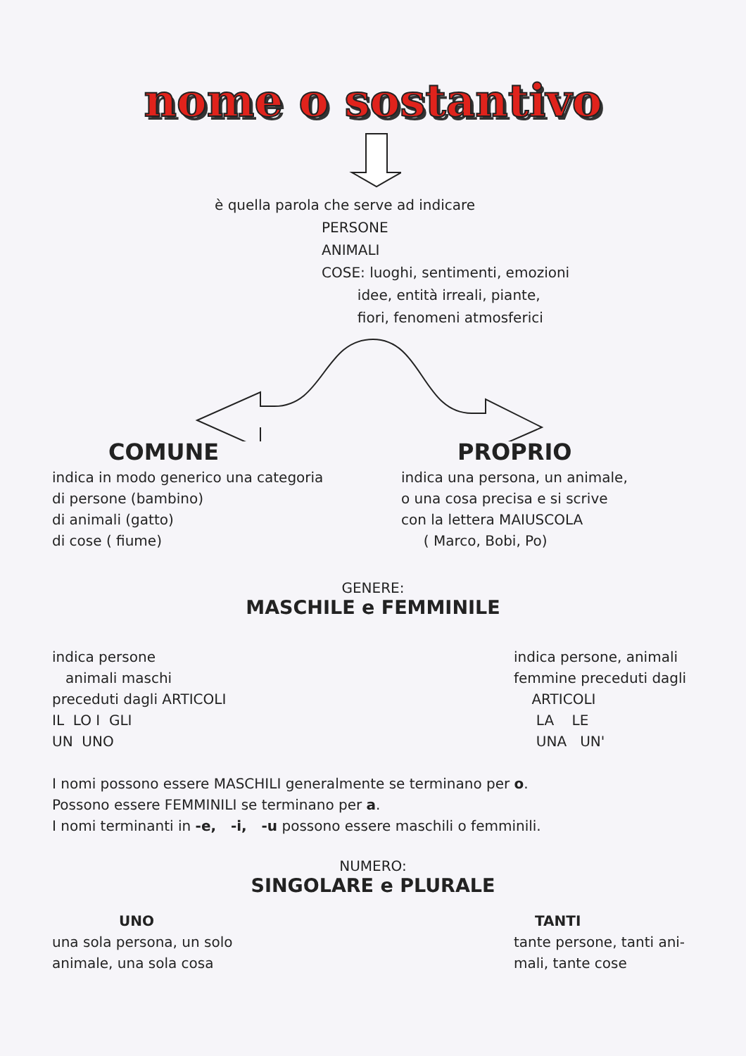nome o sostantivo
è quella parola che serve ad indicare
PERSONE
ANIMALI
COSE: luoghi, sentimenti, emozioni
idee, entità irreali, piante,
fiori, fenomeni atmosferici
COMUNE
indica in modo generico una categoria
di persone (bambino)
di animali (gatto)
di cose ( fiume)
PROPRIO
indica una persona, un animale,
o una cosa precisa e si scrive
con la lettera MAIUSCOLA
( Marco, Bobi, Po)
GENERE:
MASCHILE e FEMMINILE
indica persone
animali maschi
preceduti dagli ARTICOLI
IL LO I GLI
UN UNO
indica persone, animali
femmine preceduti dagli
ARTICOLI
LA LE
UNA UN'
I nomi possono essere MASCHILI generalmente se terminano per o.
Possono essere FEMMINILI se terminano per a.
I nomi terminanti in -e, -i, -u possono essere maschili o femminili.
NUMERO:
SINGOLARE e PLURALE
UNO
una sola persona, un solo
animale, una sola cosa
TANTI
tante persone, tanti ani-
mali, tante cose